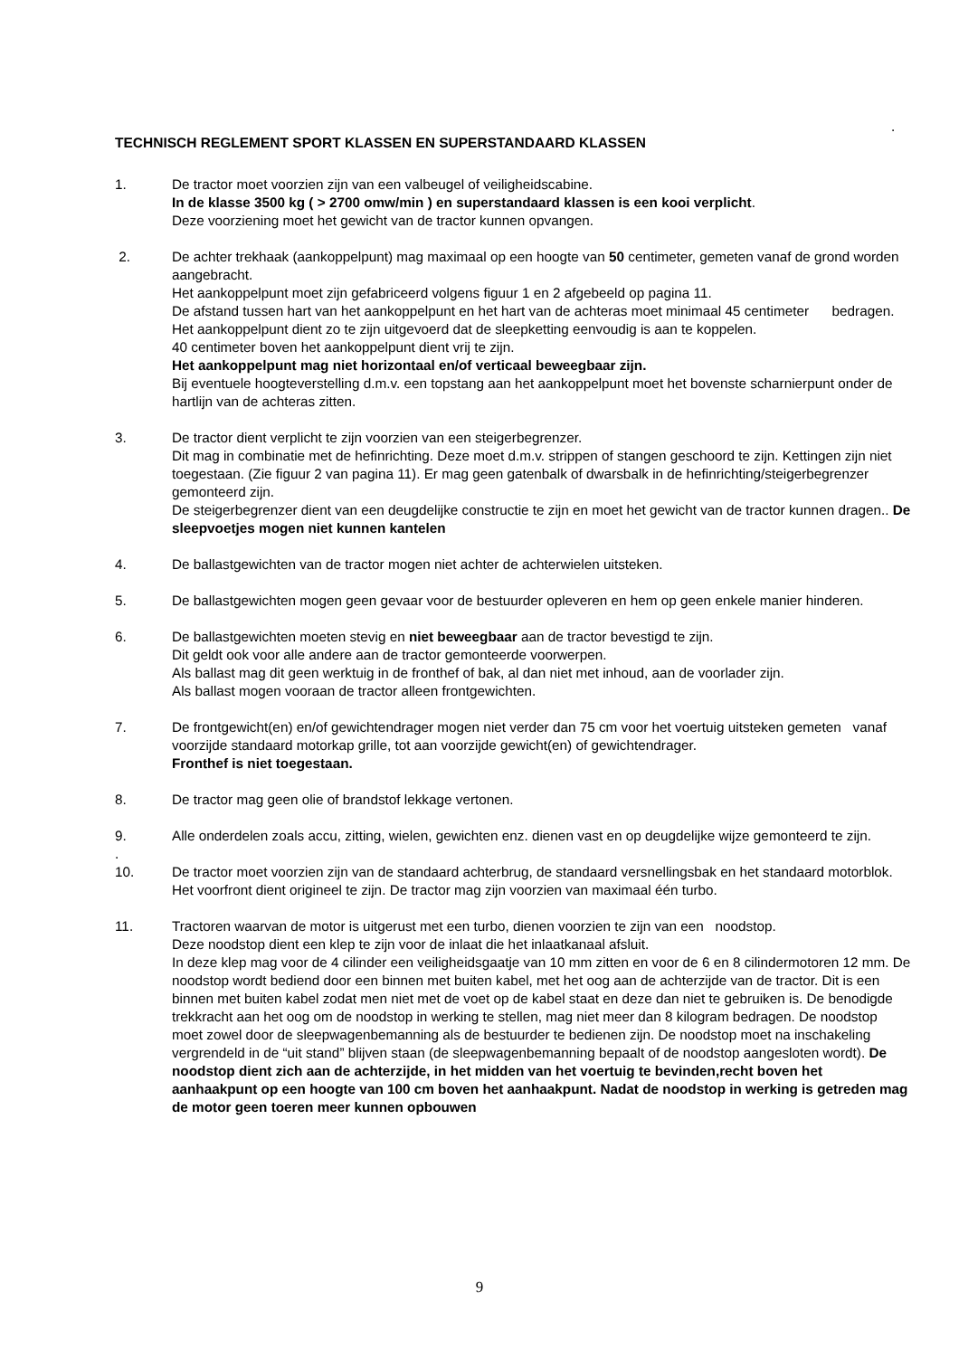.
TECHNISCH REGLEMENT SPORT KLASSEN EN SUPERSTANDAARD KLASSEN
1. De tractor moet voorzien zijn van een valbeugel of veiligheidscabine.
In de klasse 3500 kg ( > 2700 omw/min ) en superstandaard klassen is een kooi verplicht.
Deze voorziening moet het gewicht van de tractor kunnen opvangen.
2. De achter trekhaak (aankoppelpunt) mag maximaal op een hoogte van 50 centimeter, gemeten vanaf de grond worden aangebracht.
Het aankoppelpunt moet zijn gefabriceerd volgens figuur 1 en 2 afgebeeld op pagina 11.
De afstand tussen hart van het aankoppelpunt en het hart van de achteras moet minimaal 45 centimeter bedragen.
Het aankoppelpunt dient zo te zijn uitgevoerd dat de sleepketting eenvoudig is aan te koppelen.
40 centimeter boven het aankoppelpunt dient vrij te zijn.
Het aankoppelpunt mag niet horizontaal en/of verticaal beweegbaar zijn.
Bij eventuele hoogteverstelling d.m.v. een topstang aan het aankoppelpunt moet het bovenste scharnierpunt onder de hartlijn van de achteras zitten.
3. De tractor dient verplicht te zijn voorzien van een steigerbegrenzer.
Dit mag in combinatie met de hefinrichting. Deze moet d.m.v. strippen of stangen geschoord te zijn. Kettingen zijn niet toegestaan. (Zie figuur 2 van pagina 11). Er mag geen gatenbalk of dwarsbalk in de hefinrichting/steigerbegrenzer gemonteerd zijn.
De steigerbegrenzer dient van een deugdelijke constructie te zijn en moet het gewicht van de tractor kunnen dragen.. De sleepvoetjes mogen niet kunnen kantelen
4. De ballastgewichten van de tractor mogen niet achter de achterwielen uitsteken.
5. De ballastgewichten mogen geen gevaar voor de bestuurder opleveren en hem op geen enkele manier hinderen.
6. De ballastgewichten moeten stevig en niet beweegbaar aan de tractor bevestigd te zijn.
Dit geldt ook voor alle andere aan de tractor gemonteerde voorwerpen.
Als ballast mag dit geen werktuig in de fronthef of bak, al dan niet met inhoud, aan de voorlader zijn.
Als ballast mogen vooraan de tractor alleen frontgewichten.
7. De frontgewicht(en) en/of gewichtendrager mogen niet verder dan 75 cm voor het voertuig uitsteken gemeten vanaf voorzijde standaard motorkap grille, tot aan voorzijde gewicht(en) of gewichtendrager.
Fronthef is niet toegestaan.
8. De tractor mag geen olie of brandstof lekkage vertonen.
9. Alle onderdelen zoals accu, zitting, wielen, gewichten enz. dienen vast en op deugdelijke wijze gemonteerd te zijn.
.
10. De tractor moet voorzien zijn van de standaard achterbrug, de standaard versnellingsbak en het standaard motorblok. Het voorfront dient origineel te zijn. De tractor mag zijn voorzien van maximaal één turbo.
11. Tractoren waarvan de motor is uitgerust met een turbo, dienen voorzien te zijn van een noodstop.
Deze noodstop dient een klep te zijn voor de inlaat die het inlaatkanaal afsluit.
In deze klep mag voor de 4 cilinder een veiligheidsgaatje van 10 mm zitten en voor de 6 en 8 cilindermotoren 12 mm. De noodstop wordt bediend door een binnen met buiten kabel, met het oog aan de achterzijde van de tractor. Dit is een binnen met buiten kabel zodat men niet met de voet op de kabel staat en deze dan niet te gebruiken is. De benodigde trekkracht aan het oog om de noodstop in werking te stellen, mag niet meer dan 8 kilogram bedragen. De noodstop moet zowel door de sleepwagenbemanning als de bestuurder te bedienen zijn. De noodstop moet na inschakeling vergrendeld in de “uit stand” blijven staan (de sleepwagenbemanning bepaalt of de noodstop aangesloten wordt). De noodstop dient zich aan de achterzijde, in het midden van het voertuig te bevinden,recht boven het aanhaakpunt op een hoogte van 100 cm boven het aanhaakpunt. Nadat de noodstop in werking is getreden mag de motor geen toeren meer kunnen opbouwen
9